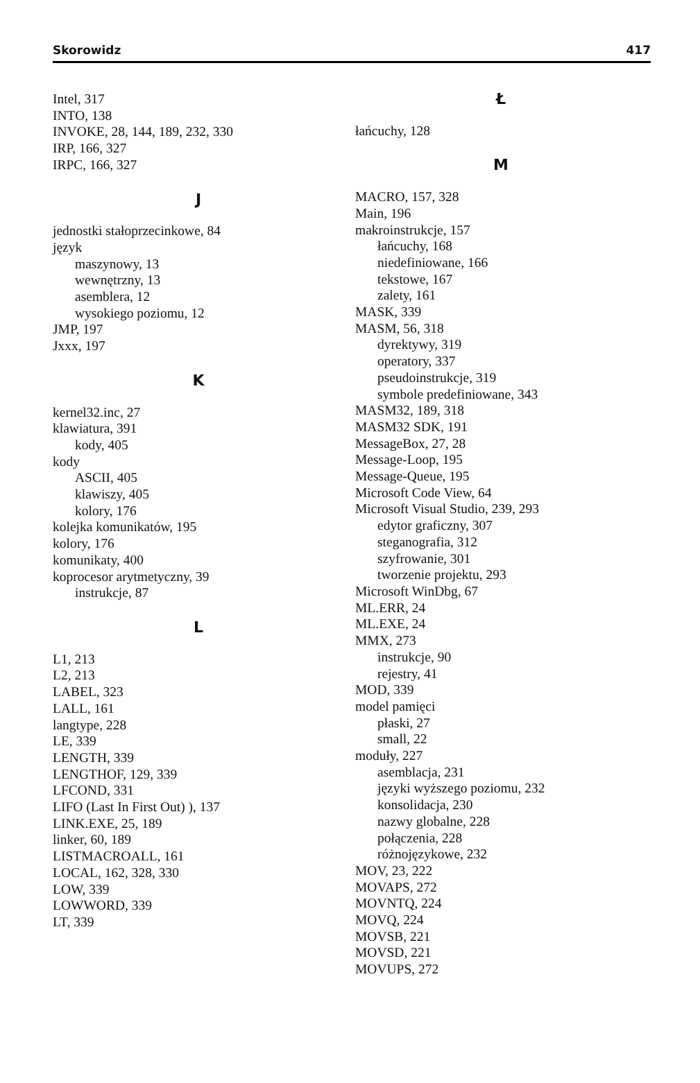Skorowidz 417
Intel, 317
INTO, 138
INVOKE, 28, 144, 189, 232, 330
IRP, 166, 327
IRPC, 166, 327
J
jednostki stałoprzecinkowe, 84
język
maszynowy, 13
wewnętrzny, 13
asemblera, 12
wysokiego poziomu, 12
JMP, 197
Jxxx, 197
K
kernel32.inc, 27
klawiatura, 391
kody, 405
kody
ASCII, 405
klawiszy, 405
kolory, 176
kolejka komunikatów, 195
kolory, 176
komunikaty, 400
koprocesor arytmetyczny, 39
instrukcje, 87
L
L1, 213
L2, 213
LABEL, 323
LALL, 161
langtype, 228
LE, 339
LENGTH, 339
LENGTHOF, 129, 339
LFCOND, 331
LIFO (Last In First Out) ), 137
LINK.EXE, 25, 189
linker, 60, 189
LISTMACROALL, 161
LOCAL, 162, 328, 330
LOW, 339
LOWWORD, 339
LT, 339
Ł
łańcuchy, 128
M
MACRO, 157, 328
Main, 196
makroinstrukcje, 157
łańcuchy, 168
niedefiniowane, 166
tekstowe, 167
zalety, 161
MASK, 339
MASM, 56, 318
dyrektywy, 319
operatory, 337
pseudoinstrukcje, 319
symbole predefiniowane, 343
MASM32, 189, 318
MASM32 SDK, 191
MessageBox, 27, 28
Message-Loop, 195
Message-Queue, 195
Microsoft Code View, 64
Microsoft Visual Studio, 239, 293
edytor graficzny, 307
steganografia, 312
szyfrowanie, 301
tworzenie projektu, 293
Microsoft WinDbg, 67
ML.ERR, 24
ML.EXE, 24
MMX, 273
instrukcje, 90
rejestry, 41
MOD, 339
model pamięci
płaski, 27
small, 22
moduły, 227
asemblacja, 231
języki wyższego poziomu, 232
konsolidacja, 230
nazwy globalne, 228
połączenia, 228
różnojęzykowe, 232
MOV, 23, 222
MOVAPS, 272
MOVNTQ, 224
MOVQ, 224
MOVSB, 221
MOVSD, 221
MOVUPS, 272